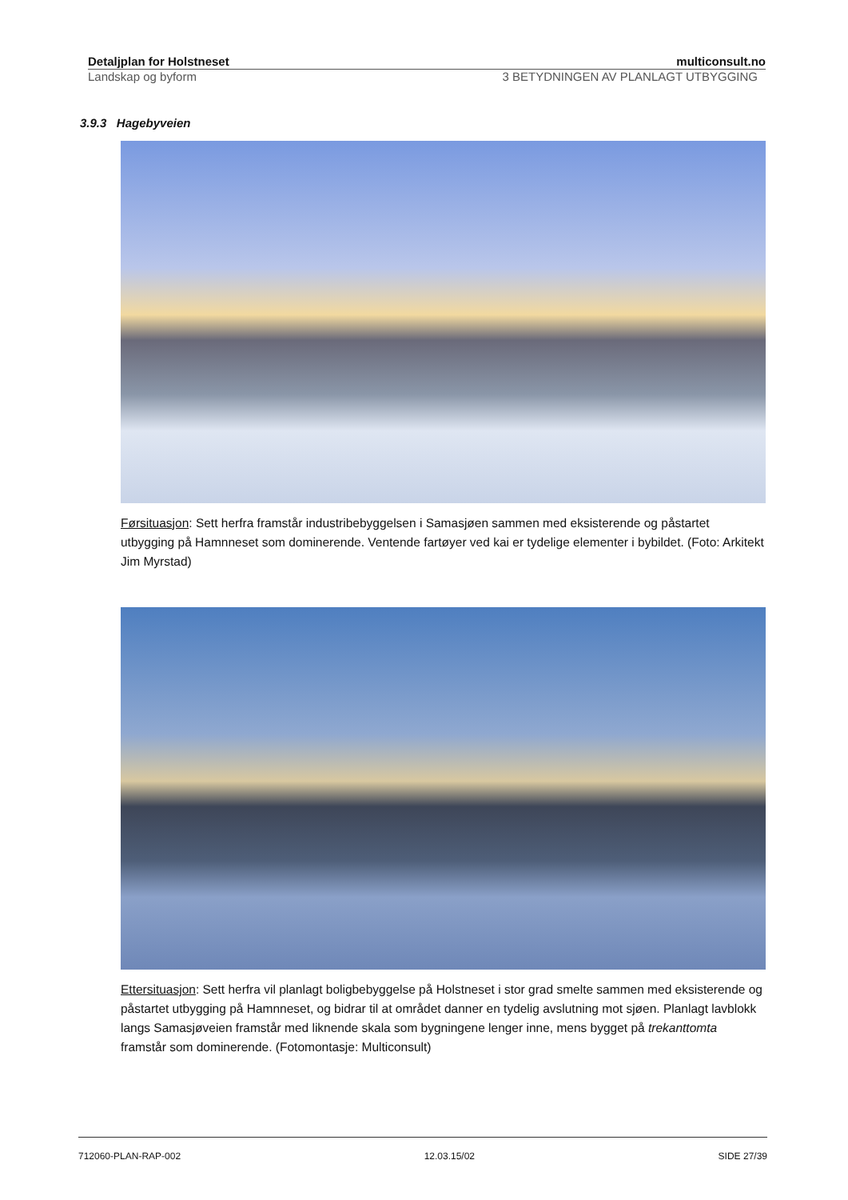Detaljplan for Holstneset multiconsult.no
Landskap og byform 3 BETYDNINGEN AV PLANLAGT UTBYGGING
3.9.3 Hagebyveien
Førsituasjon: Sett herfra framstår industribebyggelsen i Samasjøen sammen med eksisterende og påstartet utbygging på Hamnneset som dominerende. Ventende fartøyer ved kai er tydelige elementer i bybildet. (Foto: Arkitekt Jim Myrstad)
Ettersituasjon: Sett herfra vil planlagt boligbebyggelse på Holstneset i stor grad smelte sammen med eksisterende og påstartet utbygging på Hamnneset, og bidrar til at området danner en tydelig avslutning mot sjøen. Planlagt lavblokk langs Samasjøveien framstår med liknende skala som bygningene lenger inne, mens bygget på trekanttomta framstår som dominerende. (Fotomontasje: Multiconsult)
712060-PLAN-RAP-002 12.03.15/02 SIDE 27/39